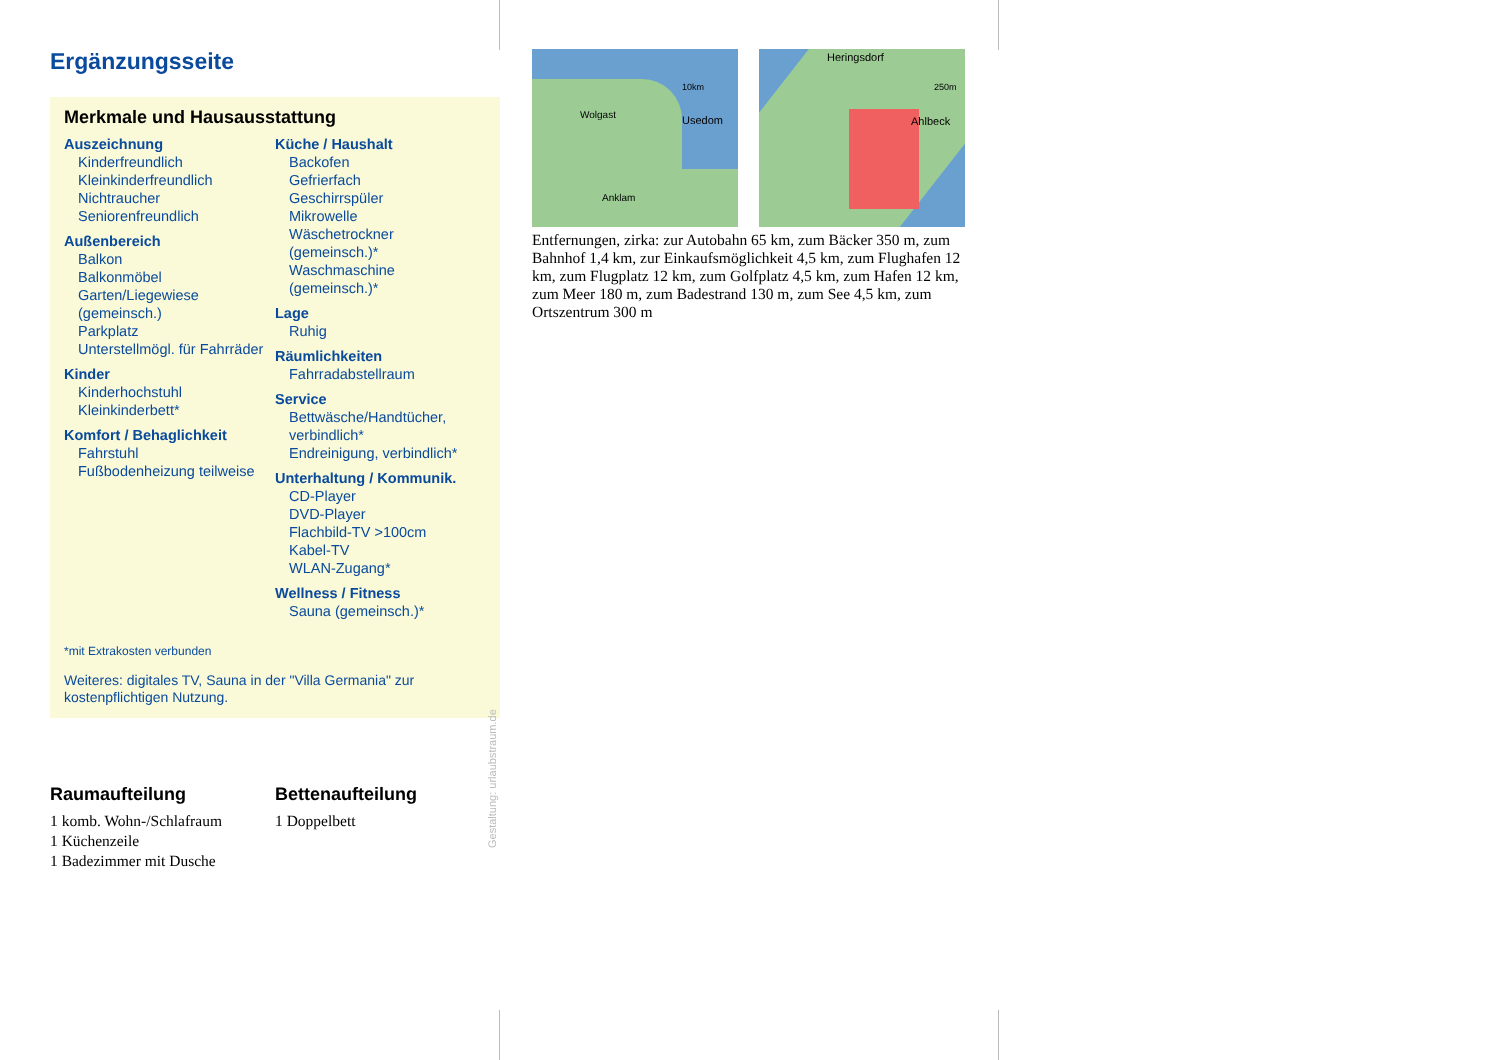Ergänzungsseite
Merkmale und Hausausstattung
Auszeichnung
Kinderfreundlich
Kleinkinderfreundlich
Nichtraucher
Seniorenfreundlich
Außenbereich
Balkon
Balkonmöbel
Garten/Liegewiese (gemeinsch.)
Parkplatz
Unterstellmögl. für Fahrräder
Kinder
Kinderhochstuhl
Kleinkinderbett*
Komfort / Behaglichkeit
Fahrstuhl
Fußbodenheizung teilweise
Küche / Haushalt
Backofen
Gefrierfach
Geschirrspüler
Mikrowelle
Wäschetrockner (gemeinsch.)*
Waschmaschine (gemeinsch.)*
Lage
Ruhig
Räumlichkeiten
Fahrradabstellraum
Service
Bettwäsche/Handtücher, verbindlich*
Endreinigung, verbindlich*
Unterhaltung / Kommunik.
CD-Player
DVD-Player
Flachbild-TV >100cm
Kabel-TV
WLAN-Zugang*
Wellness / Fitness
Sauna (gemeinsch.)*
*mit Extrakosten verbunden
Weiteres: digitales TV, Sauna in der "Villa Germania" zur kostenpflichtigen Nutzung.
Raumaufteilung
1 komb. Wohn-/Schlafraum
1 Küchenzeile
1 Badezimmer mit Dusche
Bettenaufteilung
1 Doppelbett
10km
Usedom Wolgast
Anklam
Heringsdorf
250m
Ahlbeck
Entfernungen, zirka: zur Autobahn 65 km, zum Bäcker 350 m, zum Bahnhof 1,4 km, zur Einkaufsmöglichkeit 4,5 km, zum Flughafen 12 km, zum Flugplatz 12 km, zum Golfplatz 4,5 km, zum Hafen 12 km, zum Meer 180 m, zum Badestrand 130 m, zum See 4,5 km, zum Ortszentrum 300 m
Gestaltung: urlaubstraum.de